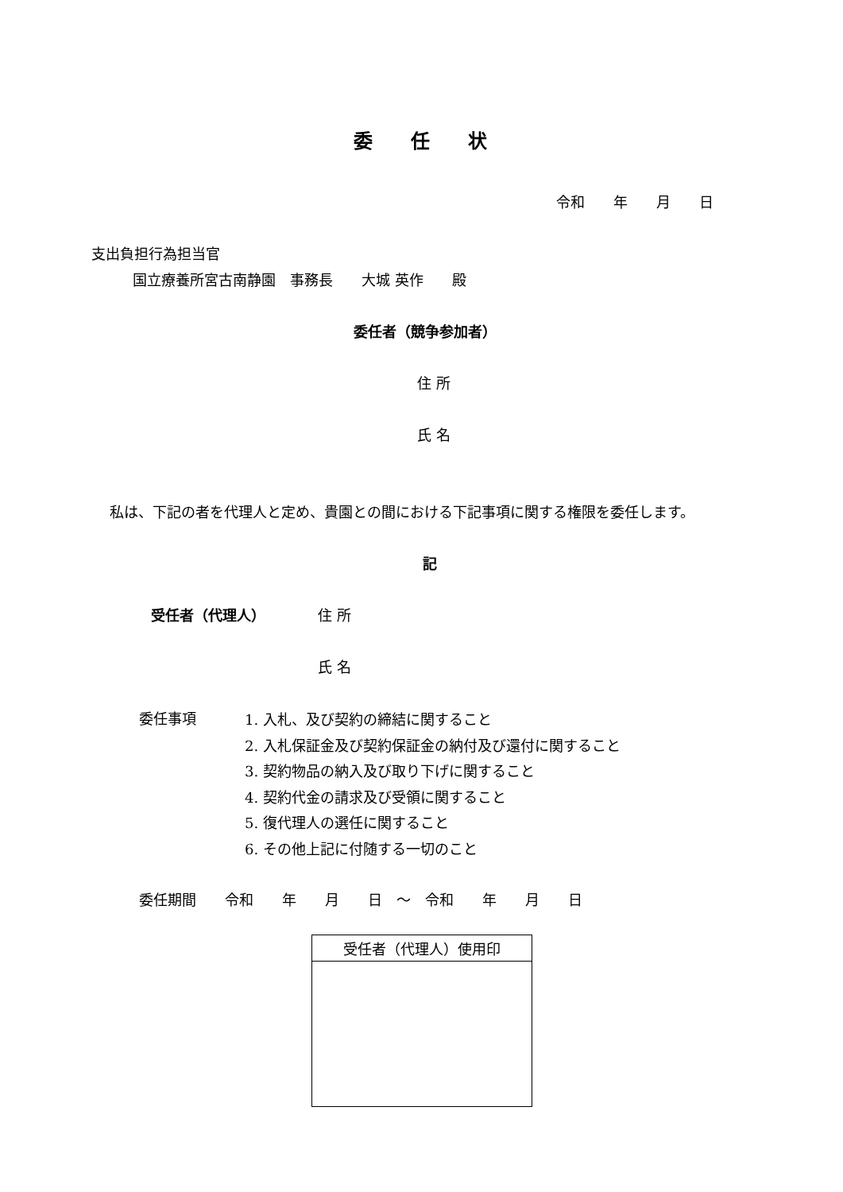委　　任　　状
令和　　年　　月　　日
支出負担行為担当官
国立療養所宮古南静園　事務長　　大城 英作　　殿
委任者（競争参加者）
住 所
氏 名
私は、下記の者を代理人と定め、貴園との間における下記事項に関する権限を委任します。
記
受任者（代理人） 住 所
氏 名
委任事項
1. 入札、及び契約の締結に関すること
2. 入札保証金及び契約保証金の納付及び還付に関すること
3. 契約物品の納入及び取り下げに関すること
4. 契約代金の請求及び受領に関すること
5. 復代理人の選任に関すること
6. その他上記に付随する一切のこと
委任期間　　令和　　年　　月　　日　～　令和　　年　　月　　日
| 受任者（代理人）使用印 |